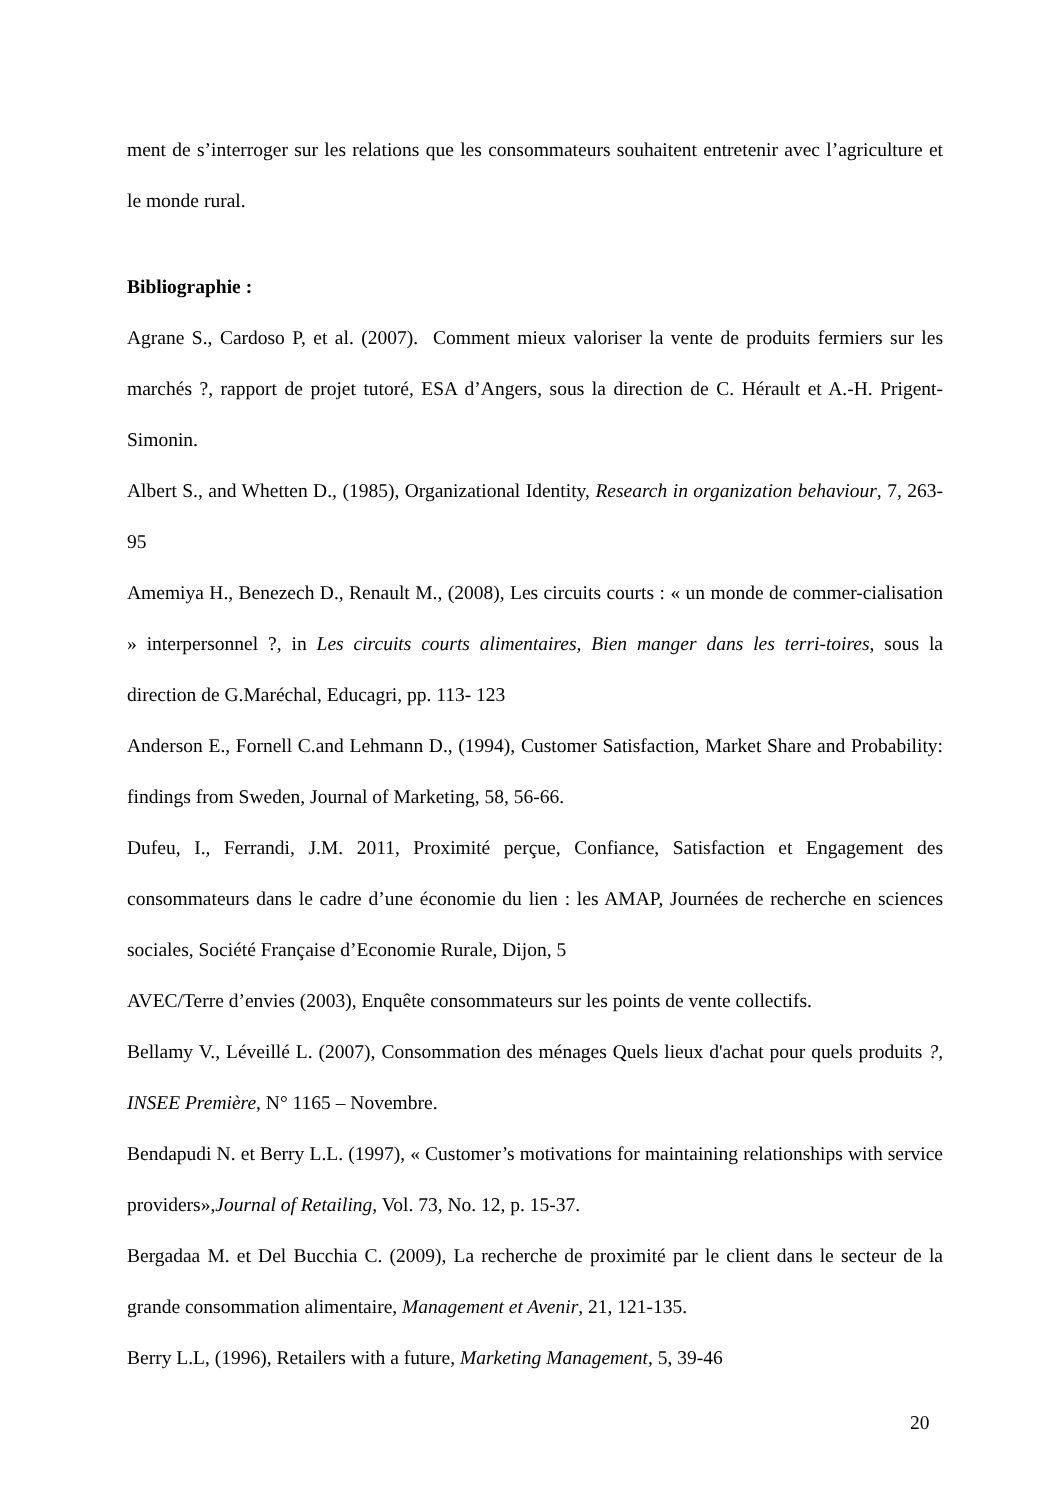ment de s’interroger sur les relations que les consommateurs souhaitent entretenir avec l’agriculture et le monde rural.
Bibliographie :
Agrane S., Cardoso P, et al. (2007). Comment mieux valoriser la vente de produits fermiers sur les marchés ?, rapport de projet tutoré, ESA d’Angers, sous la direction de C. Hérault et A.-H. Prigent-Simonin.
Albert S., and Whetten D., (1985), Organizational Identity, Research in organization behaviour, 7, 263-95
Amemiya H., Benezech D., Renault M., (2008), Les circuits courts : « un monde de commer-cialisation » interpersonnel ?, in Les circuits courts alimentaires, Bien manger dans les terri-toires, sous la direction de G.Maréchal, Educagri, pp. 113- 123
Anderson E., Fornell C.and Lehmann D., (1994), Customer Satisfaction, Market Share and Probability: findings from Sweden, Journal of Marketing, 58, 56-66.
Dufeu, I., Ferrandi, J.M. 2011, Proximité perçue, Confiance, Satisfaction et Engagement des consommateurs dans le cadre d’une économie du lien : les AMAP, Journées de recherche en sciences sociales, Société Française d’Economie Rurale, Dijon, 5
AVEC/Terre d’envies (2003), Enquête consommateurs sur les points de vente collectifs.
Bellamy V., Léveillé L. (2007), Consommation des ménages Quels lieux d'achat pour quels produits ?, INSEE Première, N° 1165 – Novembre.
Bendapudi N. et Berry L.L. (1997), « Customer’s motivations for maintaining relationships with service providers»,Journal of Retailing, Vol. 73, No. 12, p. 15-37.
Bergadaa M. et Del Bucchia C. (2009), La recherche de proximité par le client dans le secteur de la grande consommation alimentaire, Management et Avenir, 21, 121-135.
Berry L.L, (1996), Retailers with a future, Marketing Management, 5, 39-46
20